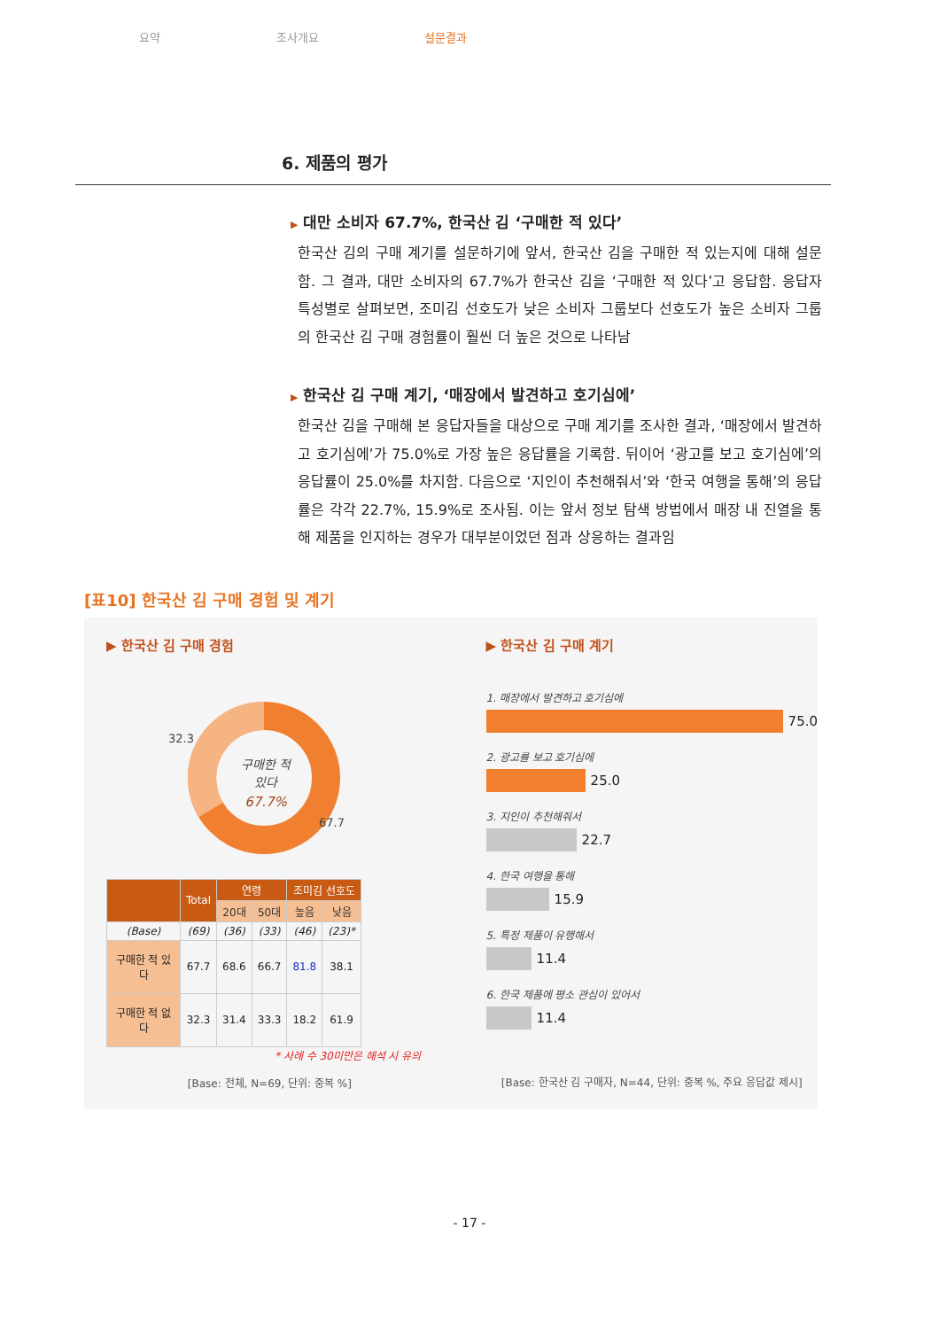요약 조사개요 설문결과
6. 제품의 평가
▶ 대만 소비자 67.7%, 한국산 김 ‘구매한 적 있다’
한국산 김의 구매 계기를 설문하기에 앞서, 한국산 김을 구매한 적 있는지에 대해 설문함. 그 결과, 대만 소비자의 67.7%가 한국산 김을 ‘구매한 적 있다’고 응답함. 응답자 특성별로 살펴보면, 조미김 선호도가 낮은 소비자 그룹보다 선호도가 높은 소비자 그룹의 한국산 김 구매 경험률이 훨씬 더 높은 것으로 나타남
▶ 한국산 김 구매 계기, ‘매장에서 발견하고 호기심에’
한국산 김을 구매해 본 응답자들을 대상으로 구매 계기를 조사한 결과, ‘매장에서 발견하고 호기심에’가 75.0%로 가장 높은 응답률을 기록함. 뒤이어 ‘광고를 보고 호기심에’의 응답률이 25.0%를 차지함. 다음으로 ‘지인이 추천해줘서’와 ‘한국 여행을 통해’의 응답률은 각각 22.7%, 15.9%로 조사됨. 이는 앞서 정보 탐색 방법에서 매장 내 진열을 통해 제품을 인지하는 경우가 대부분이었던 점과 상응하는 결과임
[표10] 한국산 김 구매 경험 및 계기
▶ 한국산 김 구매 경험
구매한 적
있다
67.7%
32.3
67.7
| | Total | 연령 | | 조미김 선호도 | |
| --- | --- | --- | --- | --- | --- |
| | | 20대 | 50대 | 높음 | 낮음 |
| (Base) | (69) | (36) | (33) | (46) | (23)* |
| 구매한 적 있다 | 67.7 | 68.6 | 66.7 | 81.8 | 38.1 |
| 구매한 적 없다 | 32.3 | 31.4 | 33.3 | 18.2 | 61.9 |
* 사례 수 30미만은 해석 시 유의
[Base: 전체, N=69, 단위: 중복 %]
▶ 한국산 김 구매 계기
1. 매장에서 발견하고 호기심에
75.0
2. 광고를 보고 호기심에
25.0
3. 지인이 추천해줘서
22.7
4. 한국 여행을 통해
15.9
5. 특정 제품이 유행해서
11.4
6. 한국 제품에 평소 관심이 있어서
11.4
[Base: 한국산 김 구매자, N=44, 단위: 중복 %, 주요 응답값 제시]
- 17 -